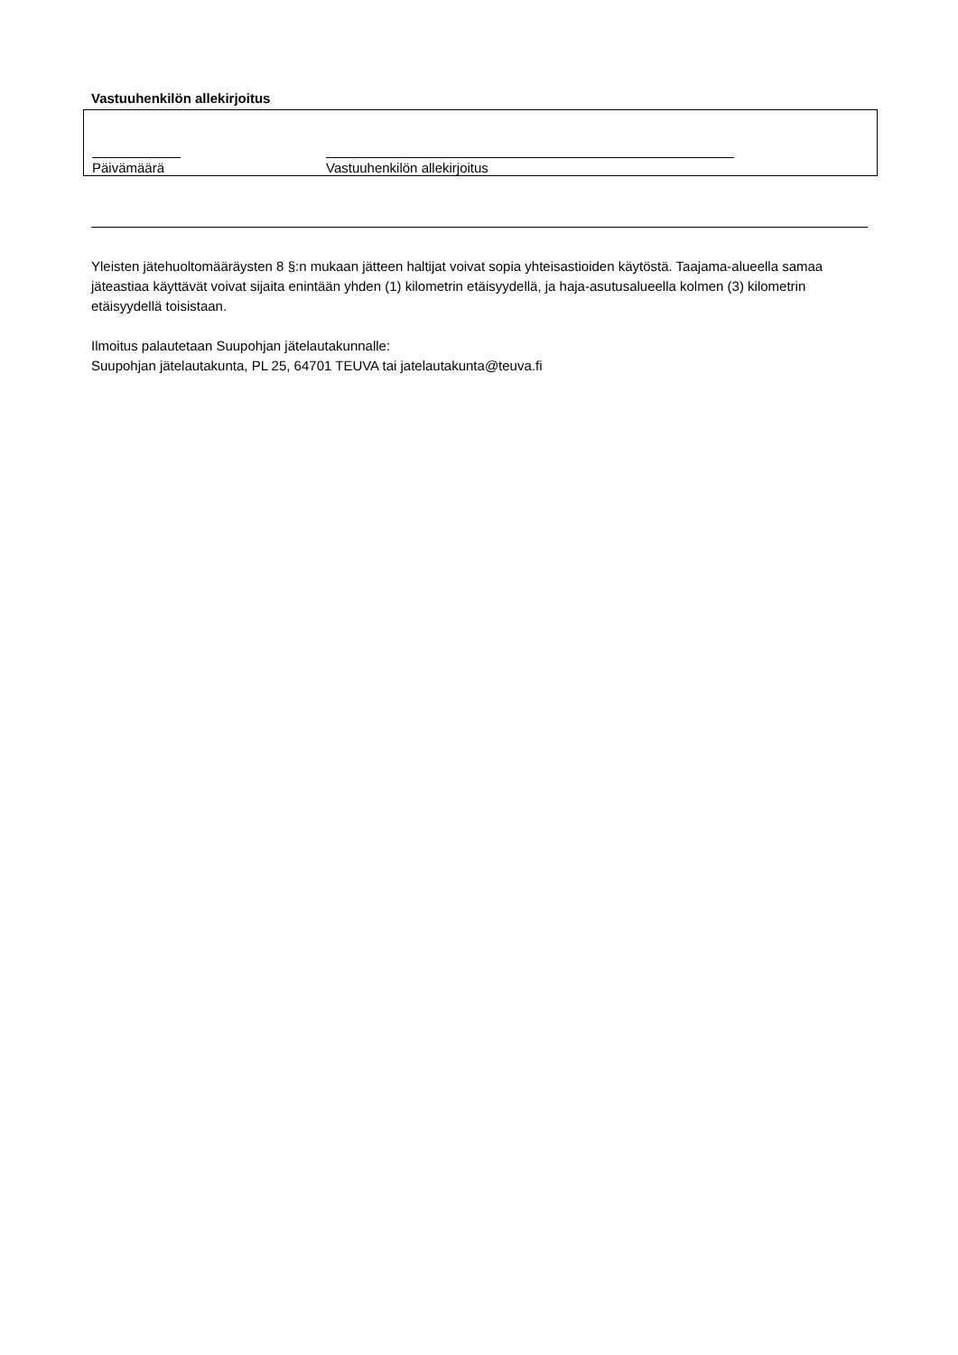Vastuuhenkilön allekirjoitus
Päivämäärä
Vastuuhenkilön allekirjoitus
Yleisten jätehuoltomääräysten 8 §:n mukaan jätteen haltijat voivat sopia yhteisastioiden käytöstä. Taajama-alueella samaa jäteastiaa käyttävät voivat sijaita enintään yhden (1) kilometrin etäisyydellä, ja haja-asutusalueella kolmen (3) kilometrin etäisyydellä toisistaan.
Ilmoitus palautetaan Suupohjan jätelautakunnalle:
Suupohjan jätelautakunta, PL 25, 64701 TEUVA tai jatelautakunta@teuva.fi